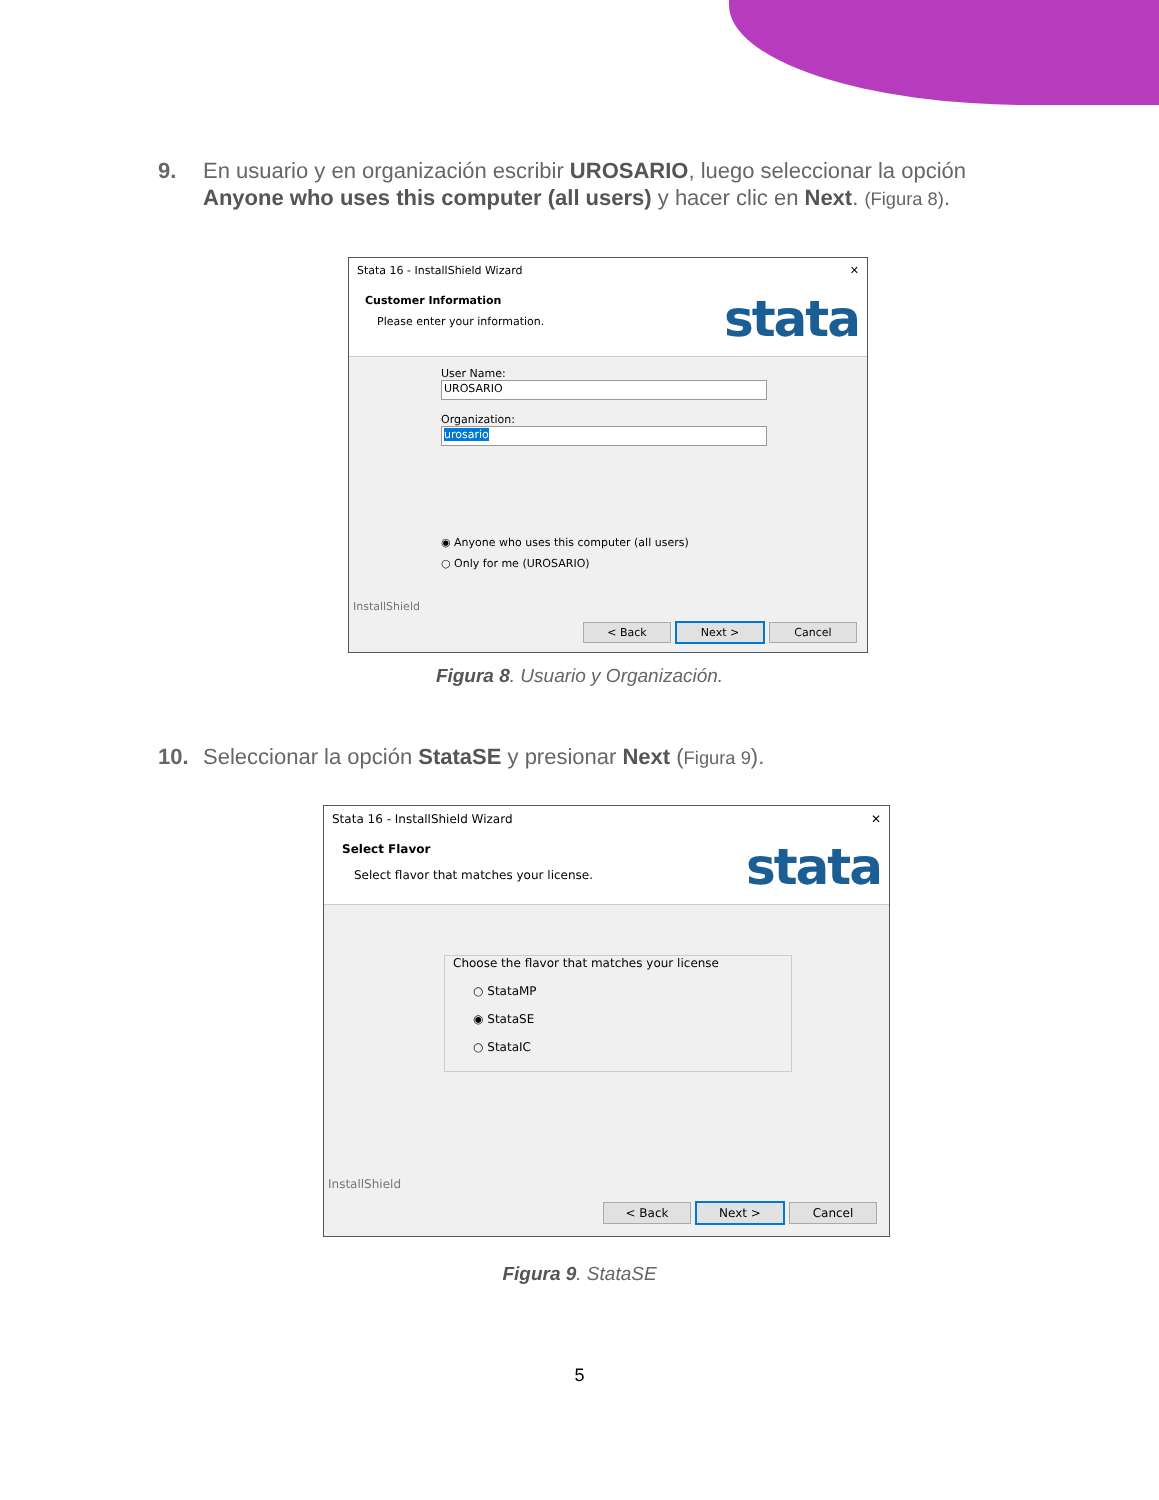9. En usuario y en organización escribir UROSARIO, luego seleccionar la opción Anyone who uses this computer (all users) y hacer clic en Next. (Figura 8).
Stata 16 - InstallShield Wizard ✕
Customer Information
Please enter your information.
stata
User Name:
UROSARIO
Organization:
urosario
◉ Anyone who uses this computer (all users)
○ Only for me (UROSARIO)
InstallShield
< Back Next > Cancel
Figura 8. Usuario y Organización.
10. Seleccionar la opción StataSE y presionar Next (Figura 9).
Stata 16 - InstallShield Wizard ✕
Select Flavor
Select flavor that matches your license.
stata
Choose the flavor that matches your license
○ StataMP
◉ StataSE
○ StataIC
InstallShield
< Back Next > Cancel
Figura 9. StataSE
5